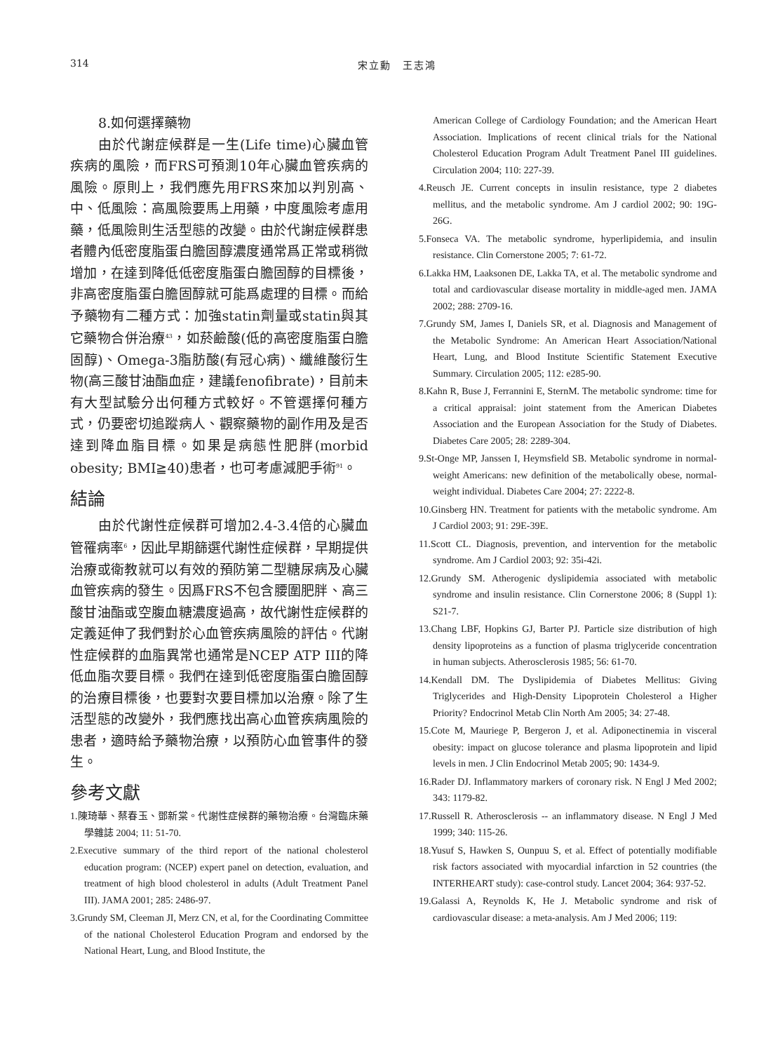314 宋立勳　王志鴻
8.如何選擇藥物
由於代謝症候群是一生(Life time)心臟血管疾病的風險，而FRS可預測10年心臟血管疾病的風險。原則上，我們應先用FRS來加以判別高、中、低風險：高風險要馬上用藥，中度風險考慮用藥，低風險則生活型態的改變。由於代謝症候群患者體內低密度脂蛋白膽固醇濃度通常爲正常或稍微增加，在達到降低低密度脂蛋白膽固醇的目標後，非高密度脂蛋白膽固醇就可能爲處理的目標。而給予藥物有二種方式：加強statin劑量或statin與其它藥物合併治療<sup>43</sup>，如菸鹼酸(低的高密度脂蛋白膽固醇)、Omega-3脂肪酸(有冠心病)、纖維酸衍生物(高三酸甘油酯血症，建議fenofibrate)，目前未有大型試驗分出何種方式較好。不管選擇何種方式，仍要密切追蹤病人、觀察藥物的副作用及是否達到降血脂目標。如果是病態性肥胖(morbid obesity; BMI≧40)患者，也可考慮減肥手術<sup>91</sup>。
結論
由於代謝性症候群可增加2.4-3.4倍的心臟血管罹病率<sup>6</sup>，因此早期篩選代謝性症候群，早期提供治療或衛教就可以有效的預防第二型糖尿病及心臟血管疾病的發生。因爲FRS不包含腰圍肥胖、高三酸甘油酯或空腹血糖濃度過高，故代謝性症候群的定義延伸了我們對於心血管疾病風險的評估。代謝性症候群的血脂異常也通常是NCEP ATP III的降低血脂次要目標。我們在達到低密度脂蛋白膽固醇的治療目標後，也要對次要目標加以治療。除了生活型態的改變外，我們應找出高心血管疾病風險的患者，適時給予藥物治療，以預防心血管事件的發生。
參考文獻
1.陳琦華、蔡春玉、鄧新棠。代謝性症候群的藥物治療。台灣臨床藥學雜誌 2004; 11: 51-70.
2.Executive summary of the third report of the national cholesterol education program: (NCEP) expert panel on detection, evaluation, and treatment of high blood cholesterol in adults (Adult Treatment Panel III). JAMA 2001; 285: 2486-97.
3.Grundy SM, Cleeman JI, Merz CN, et al, for the Coordinating Committee of the national Cholesterol Education Program and endorsed by the National Heart, Lung, and Blood Institute, the
American College of Cardiology Foundation; and the American Heart Association. Implications of recent clinical trials for the National Cholesterol Education Program Adult Treatment Panel III guidelines. Circulation 2004; 110: 227-39.
4.Reusch JE. Current concepts in insulin resistance, type 2 diabetes mellitus, and the metabolic syndrome. Am J cardiol 2002; 90: 19G-26G.
5.Fonseca VA. The metabolic syndrome, hyperlipidemia, and insulin resistance. Clin Cornerstone 2005; 7: 61-72.
6.Lakka HM, Laaksonen DE, Lakka TA, et al. The metabolic syndrome and total and cardiovascular disease mortality in middle-aged men. JAMA 2002; 288: 2709-16.
7.Grundy SM, James I, Daniels SR, et al. Diagnosis and Management of the Metabolic Syndrome: An American Heart Association/National Heart, Lung, and Blood Institute Scientific Statement Executive Summary. Circulation 2005; 112: e285-90.
8.Kahn R, Buse J, Ferrannini E, SternM. The metabolic syndrome: time for a critical appraisal: joint statement from the American Diabetes Association and the European Association for the Study of Diabetes. Diabetes Care 2005; 28: 2289-304.
9.St-Onge MP, Janssen I, Heymsfield SB. Metabolic syndrome in normal-weight Americans: new definition of the metabolically obese, normal-weight individual. Diabetes Care 2004; 27: 2222-8.
10.Ginsberg HN. Treatment for patients with the metabolic syndrome. Am J Cardiol 2003; 91: 29E-39E.
11.Scott CL. Diagnosis, prevention, and intervention for the metabolic syndrome. Am J Cardiol 2003; 92: 35i-42i.
12.Grundy SM. Atherogenic dyslipidemia associated with metabolic syndrome and insulin resistance. Clin Cornerstone 2006; 8 (Suppl 1): S21-7.
13.Chang LBF, Hopkins GJ, Barter PJ. Particle size distribution of high density lipoproteins as a function of plasma triglyceride concentration in human subjects. Atherosclerosis 1985; 56: 61-70.
14.Kendall DM. The Dyslipidemia of Diabetes Mellitus: Giving Triglycerides and High-Density Lipoprotein Cholesterol a Higher Priority? Endocrinol Metab Clin North Am 2005; 34: 27-48.
15.Cote M, Mauriege P, Bergeron J, et al. Adiponectinemia in visceral obesity: impact on glucose tolerance and plasma lipoprotein and lipid levels in men. J Clin Endocrinol Metab 2005; 90: 1434-9.
16.Rader DJ. Inflammatory markers of coronary risk. N Engl J Med 2002; 343: 1179-82.
17.Russell R. Atherosclerosis -- an inflammatory disease. N Engl J Med 1999; 340: 115-26.
18.Yusuf S, Hawken S, Ounpuu S, et al. Effect of potentially modifiable risk factors associated with myocardial infarction in 52 countries (the INTERHEART study): case-control study. Lancet 2004; 364: 937-52.
19.Galassi A, Reynolds K, He J. Metabolic syndrome and risk of cardiovascular disease: a meta-analysis. Am J Med 2006; 119: